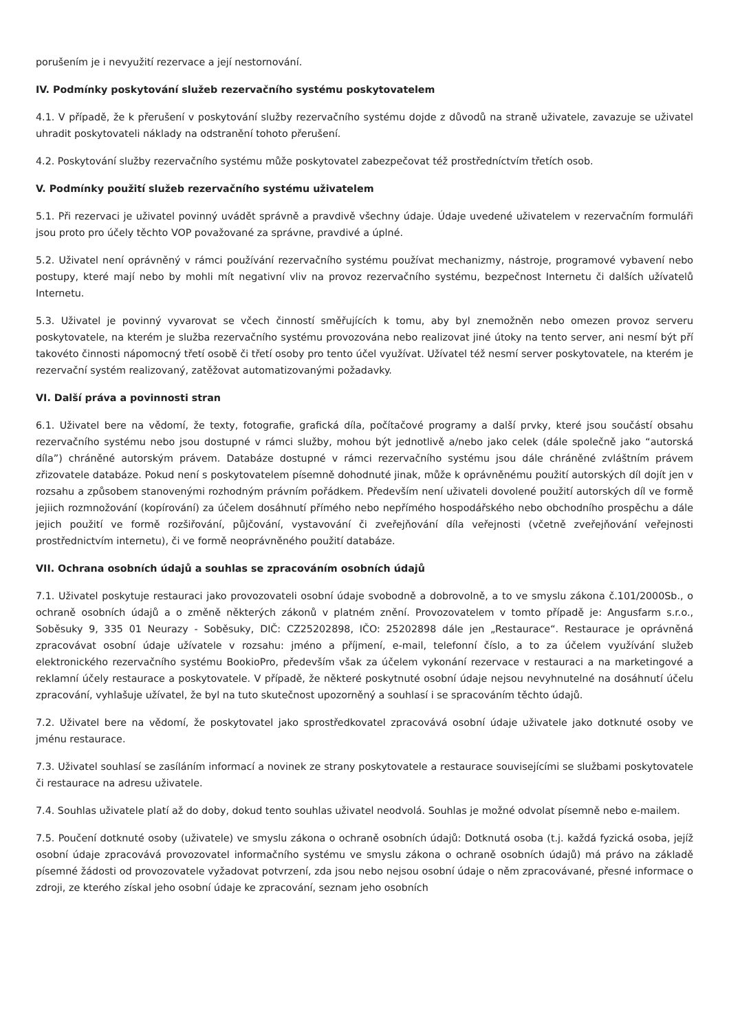porušením je i nevyužití rezervace a její nestornování.
IV. Podmínky poskytování služeb rezervačního systému poskytovatelem
4.1. V případě, že k přerušení v poskytování služby rezervačního systému dojde z důvodů na straně uživatele, zavazuje se uživatel uhradit poskytovateli náklady na odstranění tohoto přerušení.
4.2. Poskytování služby rezervačního systému může poskytovatel zabezpečovat též prostředníctvím třetích osob.
V. Podmínky použití služeb rezervačního systému uživatelem
5.1. Při rezervaci je uživatel povinný uvádět správně a pravdivě všechny údaje. Údaje uvedené uživatelem v rezervačním formuláři jsou proto pro účely těchto VOP považované za správne, pravdivé a úplné.
5.2. Uživatel není oprávněný v rámci používání rezervačního systému používat mechanizmy, nástroje, programové vybavení nebo postupy, které mají nebo by mohli mít negativní vliv na provoz rezervačního systému, bezpečnost Internetu či dalších užívatelů Internetu.
5.3. Uživatel je povinný vyvarovat se včech činností směřujících k tomu, aby byl znemožněn nebo omezen provoz serveru poskytovatele, na kterém je služba rezervačního systému provozována nebo realizovat jiné útoky na tento server, ani nesmí být pří takovéto činnosti nápomocný třetí osobě či třetí osoby pro tento účel využívat. Užívatel též nesmí server poskytovatele, na kterém je rezervační systém realizovaný, zatěžovat automatizovanými požadavky.
VI. Další práva a povinnosti stran
6.1. Uživatel bere na vědomí, že texty, fotografie, grafická díla, počítačové programy a další prvky, které jsou součástí obsahu rezervačního systému nebo jsou dostupné v rámci služby, mohou být jednotlivě a/nebo jako celek (dále společně jako “autorská díla”) chráněné autorským právem. Databáze dostupné v rámci rezervačního systému jsou dále chráněné zvláštním právem zřizovatele databáze. Pokud není s poskytovatelem písemně dohodnuté jinak, může k oprávněnému použití autorských díl dojít jen v rozsahu a způsobem stanovenými rozhodným právním pořádkem. Především není uživateli dovolené použití autorských díl ve formě jejiich rozmnožování (kopírování) za účelem dosáhnutí přímého nebo nepřímého hospodářského nebo obchodního prospěchu a dále jejich použití ve formě rozšiřování, půjčování, vystavování či zveřejňování díla veřejnosti (včetně zveřejňování veřejnosti prostřednictvím internetu), či ve formě neoprávněného použití databáze.
VII. Ochrana osobních údajů a souhlas se zpracováním osobních údajů
7.1. Uživatel poskytuje restauraci jako provozovateli osobní údaje svobodně a dobrovolně, a to ve smyslu zákona č.101/2000Sb., o ochraně osobních údajů a o změně některých zákonů v platném znění. Provozovatelem v tomto případě je: Angusfarm s.r.o., Soběsuky 9, 335 01 Neurazy - Soběsuky, DIČ: CZ25202898, IČO: 25202898 dále jen „Restaurace“. Restaurace je oprávněná zpracovávat osobní údaje užívatele v rozsahu: jméno a příjmení, e-mail, telefonní číslo, a to za účelem využívání služeb elektronického rezervačního systému BookioPro, především však za účelem vykonání rezervace v restauraci a na marketingové a reklamní účely restaurace a poskytovatele. V případě, že některé poskytnuté osobní údaje nejsou nevyhnutelné na dosáhnutí účelu zpracování, vyhlašuje užívatel, že byl na tuto skutečnost upozorněný a souhlasí i se spracováním těchto údajů.
7.2. Uživatel bere na vědomí, že poskytovatel jako sprostředkovatel zpracovává osobní údaje uživatele jako dotknuté osoby ve jménu restaurace.
7.3. Uživatel souhlasí se zasíláním informací a novinek ze strany poskytovatele a restaurace souvisejícími se službami poskytovatele či restaurace na adresu uživatele.
7.4. Souhlas uživatele platí až do doby, dokud tento souhlas uživatel neodvolá. Souhlas je možné odvolat písemně nebo e-mailem.
7.5. Poučení dotknuté osoby (uživatele) ve smyslu zákona o ochraně osobních údajů: Dotknutá osoba (t.j. každá fyzická osoba, jejíž osobní údaje zpracovává provozovatel informačního systému ve smyslu zákona o ochraně osobních údajů) má právo na základě písemné žádosti od provozovatele vyžadovat potvrzení, zda jsou nebo nejsou osobní údaje o něm zpracovávané, přesné informace o zdroji, ze kterého získal jeho osobní údaje ke zpracování, seznam jeho osobních